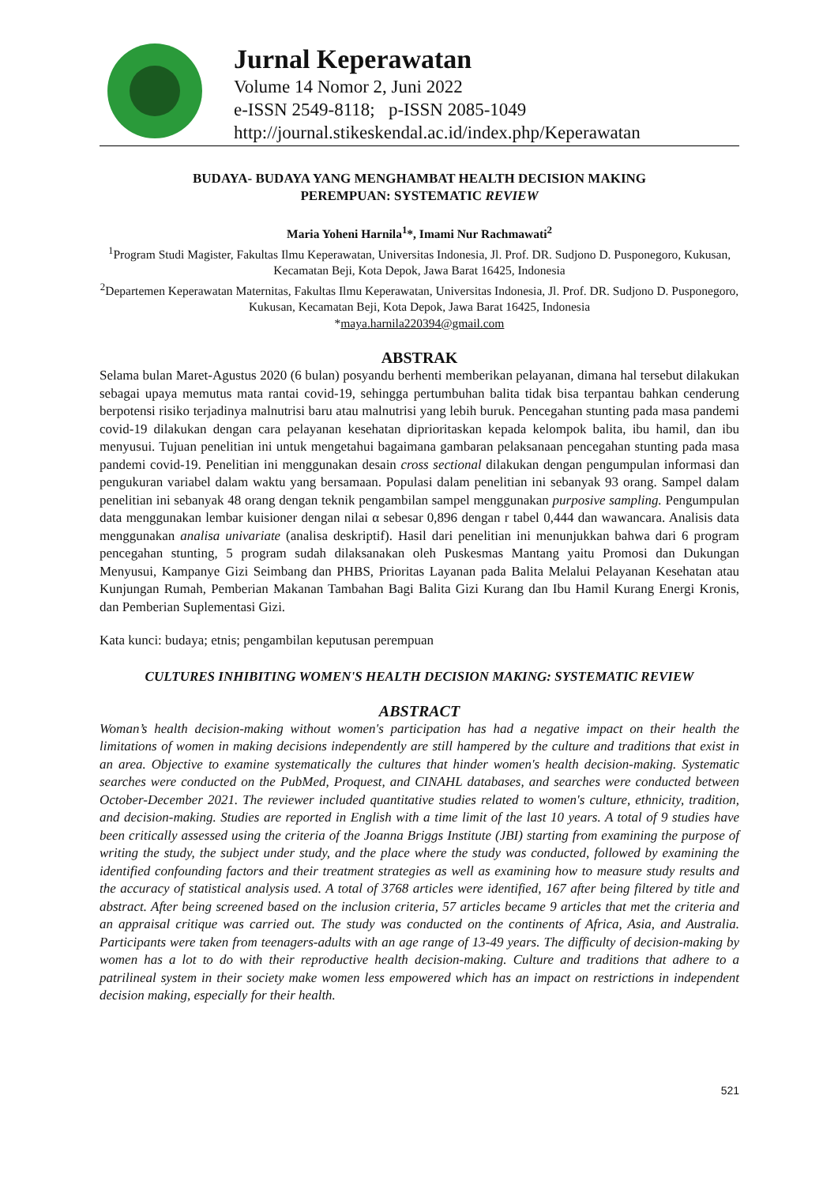Jurnal Keperawatan
Volume 14 Nomor 2, Juni 2022
e-ISSN 2549-8118; p-ISSN 2085-1049
http://journal.stikeskendal.ac.id/index.php/Keperawatan
BUDAYA- BUDAYA YANG MENGHAMBAT HEALTH DECISION MAKING
PEREMPUAN: SYSTEMATIC REVIEW
Maria Yoheni Harnila<sup>1</sup>*, Imami Nur Rachmawati<sup>2</sup>
<sup>1</sup> Program Studi Magister, Fakultas Ilmu Keperawatan, Universitas Indonesia, Jl. Prof. DR. Sudjono D. Pusponegoro, Kukusan, Kecamatan Beji, Kota Depok, Jawa Barat 16425, Indonesia
<sup>2</sup> Departemen Keperawatan Maternitas, Fakultas Ilmu Keperawatan, Universitas Indonesia, Jl. Prof. DR. Sudjono D. Pusponegoro, Kukusan, Kecamatan Beji, Kota Depok, Jawa Barat 16425, Indonesia
*maya.harnila220394@gmail.com
ABSTRAK
Selama bulan Maret-Agustus 2020 (6 bulan) posyandu berhenti memberikan pelayanan, dimana hal tersebut dilakukan sebagai upaya memutus mata rantai covid-19, sehingga pertumbuhan balita tidak bisa terpantau bahkan cenderung berpotensi risiko terjadinya malnutrisi baru atau malnutrisi yang lebih buruk. Pencegahan stunting pada masa pandemi covid-19 dilakukan dengan cara pelayanan kesehatan diprioritaskan kepada kelompok balita, ibu hamil, dan ibu menyusui. Tujuan penelitian ini untuk mengetahui bagaimana gambaran pelaksanaan pencegahan stunting pada masa pandemi covid-19. Penelitian ini menggunakan desain cross sectional dilakukan dengan pengumpulan informasi dan pengukuran variabel dalam waktu yang bersamaan. Populasi dalam penelitian ini sebanyak 93 orang. Sampel dalam penelitian ini sebanyak 48 orang dengan teknik pengambilan sampel menggunakan purposive sampling. Pengumpulan data menggunakan lembar kuisioner dengan nilai α sebesar 0,896 dengan r tabel 0,444 dan wawancara. Analisis data menggunakan analisa univariate (analisa deskriptif). Hasil dari penelitian ini menunjukkan bahwa dari 6 program pencegahan stunting, 5 program sudah dilaksanakan oleh Puskesmas Mantang yaitu Promosi dan Dukungan Menyusui, Kampanye Gizi Seimbang dan PHBS, Prioritas Layanan pada Balita Melalui Pelayanan Kesehatan atau Kunjungan Rumah, Pemberian Makanan Tambahan Bagi Balita Gizi Kurang dan Ibu Hamil Kurang Energi Kronis, dan Pemberian Suplementasi Gizi.
Kata kunci: budaya; etnis; pengambilan keputusan perempuan
CULTURES INHIBITING WOMEN'S HEALTH DECISION MAKING: SYSTEMATIC REVIEW
ABSTRACT
Woman’s health decision-making without women's participation has had a negative impact on their health the limitations of women in making decisions independently are still hampered by the culture and traditions that exist in an area. Objective to examine systematically the cultures that hinder women's health decision-making. Systematic searches were conducted on the PubMed, Proquest, and CINAHL databases, and searches were conducted between October-December 2021. The reviewer included quantitative studies related to women's culture, ethnicity, tradition, and decision-making. Studies are reported in English with a time limit of the last 10 years. A total of 9 studies have been critically assessed using the criteria of the Joanna Briggs Institute (JBI) starting from examining the purpose of writing the study, the subject under study, and the place where the study was conducted, followed by examining the identified confounding factors and their treatment strategies as well as examining how to measure study results and the accuracy of statistical analysis used. A total of 3768 articles were identified, 167 after being filtered by title and abstract. After being screened based on the inclusion criteria, 57 articles became 9 articles that met the criteria and an appraisal critique was carried out. The study was conducted on the continents of Africa, Asia, and Australia. Participants were taken from teenagers-adults with an age range of 13-49 years. The difficulty of decision-making by women has a lot to do with their reproductive health decision-making. Culture and traditions that adhere to a patrilineal system in their society make women less empowered which has an impact on restrictions in independent decision making, especially for their health.
521